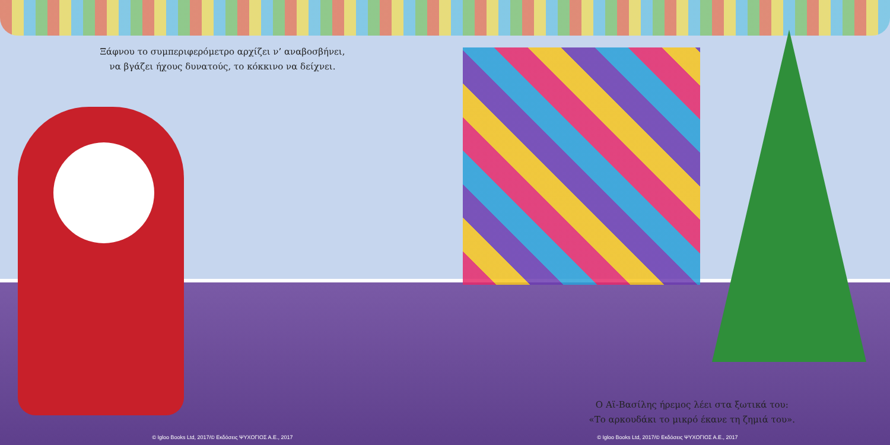Ξάφνου το συμπεριφερόμετρο αρχίζει ν’ αναβοσβήνει,
να βγάζει ήχους δυνατούς, το κόκκινο να δείχνει.
© Igloo Books Ltd, 2017/© Εκδόσεις ΨΥΧΟΓΙΟΣ Α.Ε., 2017
Ο Αϊ-Βασίλης ήρεμος λέει στα ξωτικά του:
«Το αρκουδάκι το μικρό έκανε τη ζημιά του».
© Igloo Books Ltd, 2017/© Εκδόσεις ΨΥΧΟΓΙΟΣ Α.Ε., 2017